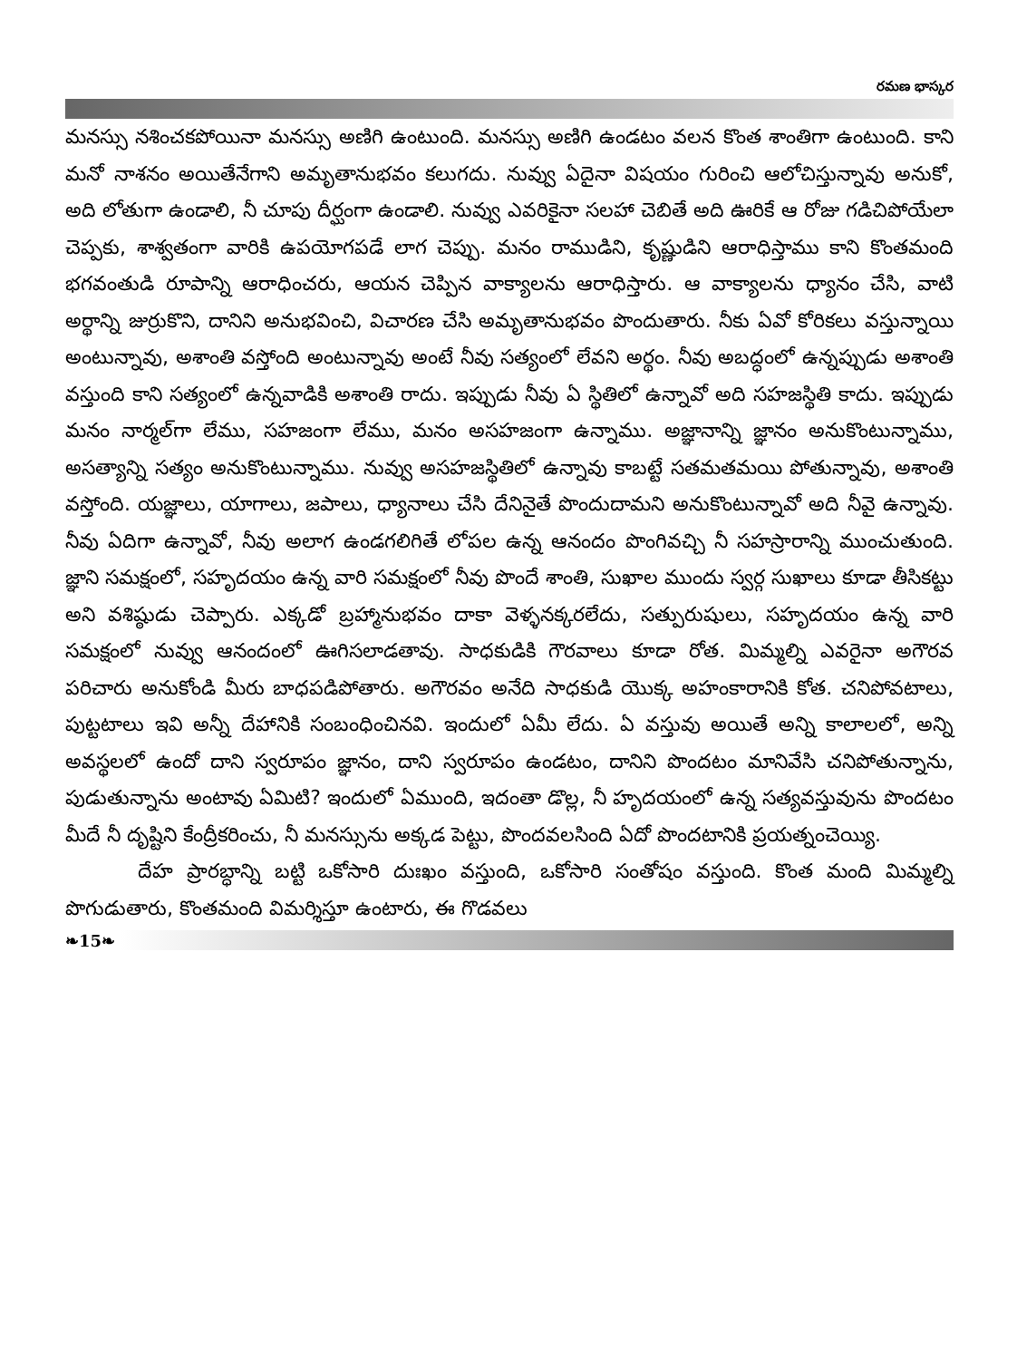రమణ భాస్కర
మనస్సు నశించకపోయినా మనస్సు అణిగి ఉంటుంది. మనస్సు అణిగి ఉండటం వలన కొంత శాంతిగా ఉంటుంది. కాని మనో నాశనం అయితేనేగాని అమృతానుభవం కలుగదు. నువ్వు ఏదైనా విషయం గురించి ఆలోచిస్తున్నావు అనుకో, అది లోతుగా ఉండాలి, నీ చూపు దీర్ఘంగా ఉండాలి. నువ్వు ఎవరికైనా సలహా చెబితే అది ఊరికే ఆ రోజు గడిచిపోయేలా చెప్పకు, శాశ్వతంగా వారికి ఉపయోగపడే లాగ చెప్పు. మనం రాముడిని, కృష్ణుడిని ఆరాధిస్తాము కాని కొంతమంది భగవంతుడి రూపాన్ని ఆరాధించరు, ఆయన చెప్పిన వాక్యాలను ఆరాధిస్తారు. ఆ వాక్యాలను ధ్యానం చేసి, వాటి అర్థాన్ని జుర్రుకొని, దానిని అనుభవించి, విచారణ చేసి అమృతానుభవం పొందుతారు. నీకు ఏవో కోరికలు వస్తున్నాయి అంటున్నావు, అశాంతి వస్తోంది అంటున్నావు అంటే నీవు సత్యంలో లేవని అర్థం. నీవు అబద్ధంలో ఉన్నప్పుడు అశాంతి వస్తుంది కాని సత్యంలో ఉన్నవాడికి అశాంతి రాదు. ఇప్పుడు నీవు ఏ స్థితిలో ఉన్నావో అది సహజస్థితి కాదు. ఇప్పుడు మనం నార్మల్‌గా లేము, సహజంగా లేము, మనం అసహజంగా ఉన్నాము. అజ్ఞానాన్ని జ్ఞానం అనుకొంటున్నాము, అసత్యాన్ని సత్యం అనుకొంటున్నాము. నువ్వు అసహజస్థితిలో ఉన్నావు కాబట్టే సతమతమయి పోతున్నావు, అశాంతి వస్తోంది. యజ్ఞాలు, యాగాలు, జపాలు, ధ్యానాలు చేసి దేనినైతే పొందుదామని అనుకొంటున్నావో అది నీవై ఉన్నావు. నీవు ఏదిగా ఉన్నావో, నీవు అలాగ ఉండగలిగితే లోపల ఉన్న ఆనందం పొంగివచ్చి నీ సహస్రారాన్ని ముంచుతుంది. జ్ఞాని సమక్షంలో, సహృదయం ఉన్న వారి సమక్షంలో నీవు పొందే శాంతి, సుఖాల ముందు స్వర్గ సుఖాలు కూడా తీసికట్టు అని వశిష్ఠుడు చెప్పారు. ఎక్కడో బ్రహ్మానుభవం దాకా వెళ్ళనక్కరలేదు, సత్పురుషులు, సహృదయం ఉన్న వారి సమక్షంలో నువ్వు ఆనందంలో ఊగిసలాడతావు. సాధకుడికి గౌరవాలు కూడా రోత. మిమ్మల్ని ఎవరైనా అగౌరవ పరిచారు అనుకోండి మీరు బాధపడిపోతారు. అగౌరవం అనేది సాధకుడి యొక్క అహంకారానికి కోత. చనిపోవటాలు, పుట్టటాలు ఇవి అన్నీ దేహానికి సంబంధించినవి. ఇందులో ఏమీ లేదు. ఏ వస్తువు అయితే అన్ని కాలాలలో, అన్ని అవస్థలలో ఉందో దాని స్వరూపం జ్ఞానం, దాని స్వరూపం ఉండటం, దానిని పొందటం మానివేసి చనిపోతున్నాను, పుడుతున్నాను అంటావు ఏమిటి? ఇందులో ఏముంది, ఇదంతా డొల్ల, నీ హృదయంలో ఉన్న సత్యవస్తువును పొందటం మీదే నీ దృష్టిని కేంద్రీకరించు, నీ మనస్సును అక్కడ పెట్టు, పొందవలసింది ఏదో పొందటానికి ప్రయత్నంచెయ్యి.
దేహ ప్రారబ్ధాన్ని బట్టి ఒకోసారి దుఃఖం వస్తుంది, ఒకోసారి సంతోషం వస్తుంది. కొంత మంది మిమ్మల్ని పొగుడుతారు, కొంతమంది విమర్శిస్తూ ఉంటారు, ఈ గొడవలు
❧15❧